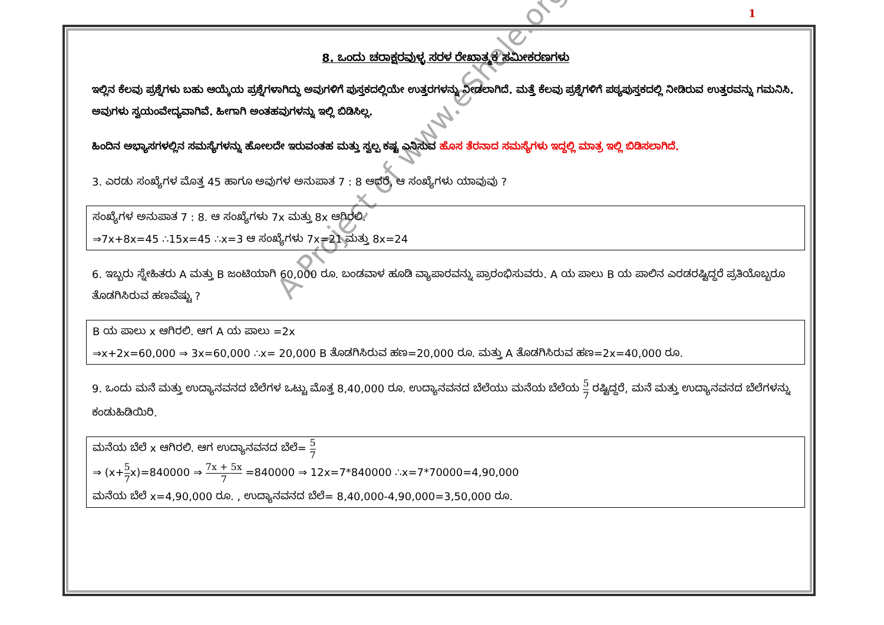1
A Project of www.eShale.org
8. ಒಂದು ಚರಾಕ್ಷರವುಳ್ಳ ಸರಳ ರೇಖಾತ್ಮಕ ಸಮೀಕರಣಗಳು
ಇಲ್ಲಿನ ಕೆಲವು ಪ್ರಶ್ನೆಗಳು ಬಹು ಆಯ್ಕೆಯ ಪ್ರಶ್ನೆಗಳಾಗಿದ್ದು ಅವುಗಳಿಗೆ ಪುಸ್ತಕದಲ್ಲಿಯೇ ಉತ್ತರಗಳನ್ನು ನೀಡಲಾಗಿದೆ. ಮತ್ತೆ ಕೆಲವು ಪ್ರಶ್ನೆಗಳಿಗೆ ಪಠ್ಯಪುಸ್ತಕದಲ್ಲಿ ನೀಡಿರುವ ಉತ್ತರವನ್ನು ಗಮನಿಸಿ. ಅವುಗಳು ಸ್ವಯಂವೇದ್ಯವಾಗಿವೆ. ಹೀಗಾಗಿ ಅಂತಹವುಗಳನ್ನು ಇಲ್ಲಿ ಬಿಡಿಸಿಲ್ಲ.
ಹಿಂದಿನ ಅಭ್ಯಾಸಗಳಲ್ಲಿನ ಸಮಸ್ಯೆಗಳನ್ನು ಹೋಲದೇ ಇರುವಂತಹ ಮತ್ತು ಸ್ವಲ್ಪ ಕಷ್ಟ ಎನಿಸುವ ಹೊಸ ತೆರನಾದ ಸಮಸ್ಯೆಗಳು ಇದ್ದಲ್ಲಿ ಮಾತ್ರ ಇಲ್ಲಿ ಬಿಡಿಸಲಾಗಿದೆ.
3. ಎರಡು ಸಂಖ್ಯೆಗಳ ಮೊತ್ತ 45 ಹಾಗೂ ಅವುಗಳ ಅನುಪಾತ 7 : 8 ಆದರೆ, ಆ ಸಂಖ್ಯೆಗಳು ಯಾವುವು ?
ಸಂಖ್ಯೆಗಳ ಅನುಪಾತ 7 : 8. ಆ ಸಂಖ್ಯೆಗಳು 7x ಮತ್ತು 8x ಆಗಿರಲಿ.
⇒7x+8x=45 ∴15x=45 ∴x=3 ಆ ಸಂಖ್ಯೆಗಳು 7x=21 ಮತ್ತು 8x=24
6. ಇಬ್ಬರು ಸ್ನೇಹಿತರು A ಮತ್ತು B ಜಂಟಿಯಾಗಿ 60,000 ರೂ. ಬಂಡವಾಳ ಹೂಡಿ ವ್ಯಾಪಾರವನ್ನು ಪ್ರಾರಂಭಿಸುವರು. A ಯ ಪಾಲು B ಯ ಪಾಲಿನ ಎರಡರಷ್ಟಿದ್ದರೆ ಪ್ರತಿಯೊಬ್ಬರೂ ತೊಡಗಿಸಿರುವ ಹಣವೆಷ್ಟು ?
B ಯ ಪಾಲು x ಆಗಿರಲಿ. ಆಗ A ಯ ಪಾಲು =2x
⇒x+2x=60,000 ⇒ 3x=60,000 ∴x= 20,000 B ತೊಡಗಿಸಿರುವ ಹಣ=20,000 ರೂ. ಮತ್ತು A ತೊಡಗಿಸಿರುವ ಹಣ=2x=40,000 ರೂ.
9. ಒಂದು ಮನೆ ಮತ್ತು ಉದ್ಯಾನವನದ ಬೆಲೆಗಳ ಒಟ್ಟು ಮೊತ್ತ 8,40,000 ರೂ. ಉದ್ಯಾನವನದ ಬೆಲೆಯು ಮನೆಯ ಬೆಲೆಯ 5 7 ರಷ್ಟಿದ್ದರೆ, ಮನೆ ಮತ್ತು ಉದ್ಯಾನವನದ ಬೆಲೆಗಳನ್ನು ಕಂಡುಹಿಡಿಯಿರಿ.
ಮನೆಯ ಬೆಲೆ x ಆಗಿರಲಿ. ಆಗ ಉದ್ಯಾನವನದ ಬೆಲೆ= 5 7
⇒ (x+5 7x)=840000 ⇒ 7x + 5x 7 =840000 ⇒ 12x=7*840000 ∴x=7*70000=4,90,000
ಮನೆಯ ಬೆಲೆ x=4,90,000 ರೂ. , ಉದ್ಯಾನವನದ ಬೆಲೆ= 8,40,000-4,90,000=3,50,000 ರೂ.